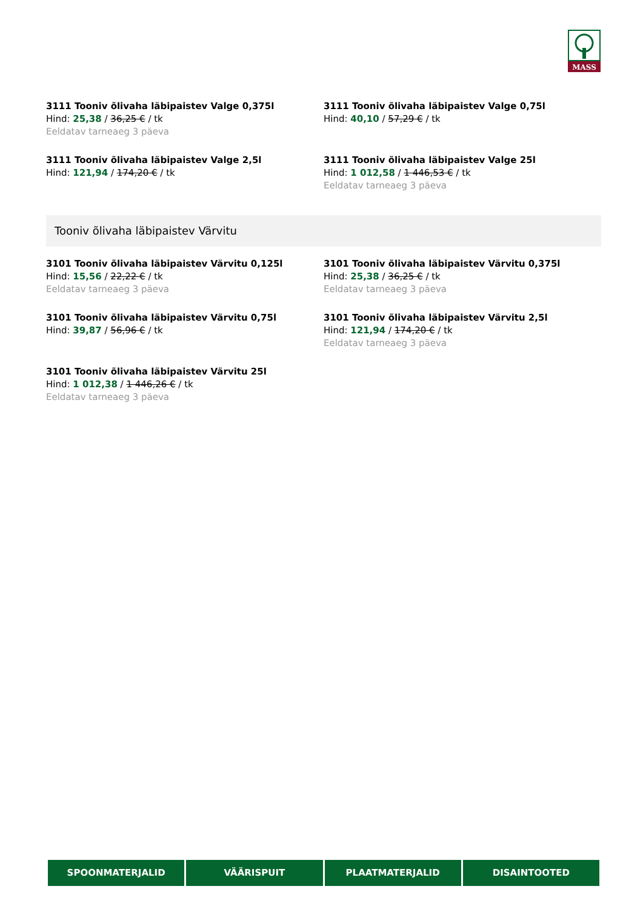MASS
3111 Tooniv õlivaha läbipaistev Valge 0,375l
Hind: 25,38 / 36,25 € / tk
Eeldatav tarneaeg 3 päeva
3111 Tooniv õlivaha läbipaistev Valge 0,75l
Hind: 40,10 / 57,29 € / tk
3111 Tooniv õlivaha läbipaistev Valge 2,5l
Hind: 121,94 / 174,20 € / tk
3111 Tooniv õlivaha läbipaistev Valge 25l
Hind: 1 012,58 / 1 446,53 € / tk
Eeldatav tarneaeg 3 päeva
Tooniv õlivaha läbipaistev Värvitu
3101 Tooniv õlivaha läbipaistev Värvitu 0,125l
Hind: 15,56 / 22,22 € / tk
Eeldatav tarneaeg 3 päeva
3101 Tooniv õlivaha läbipaistev Värvitu 0,375l
Hind: 25,38 / 36,25 € / tk
Eeldatav tarneaeg 3 päeva
3101 Tooniv õlivaha läbipaistev Värvitu 0,75l
Hind: 39,87 / 56,96 € / tk
3101 Tooniv õlivaha läbipaistev Värvitu 2,5l
Hind: 121,94 / 174,20 € / tk
Eeldatav tarneaeg 3 päeva
3101 Tooniv õlivaha läbipaistev Värvitu 25l
Hind: 1 012,38 / 1 446,26 € / tk
Eeldatav tarneaeg 3 päeva
SPOONMATERJALID VÄÄRISPUIT PLAATMATERJALID DISAINTOOTED